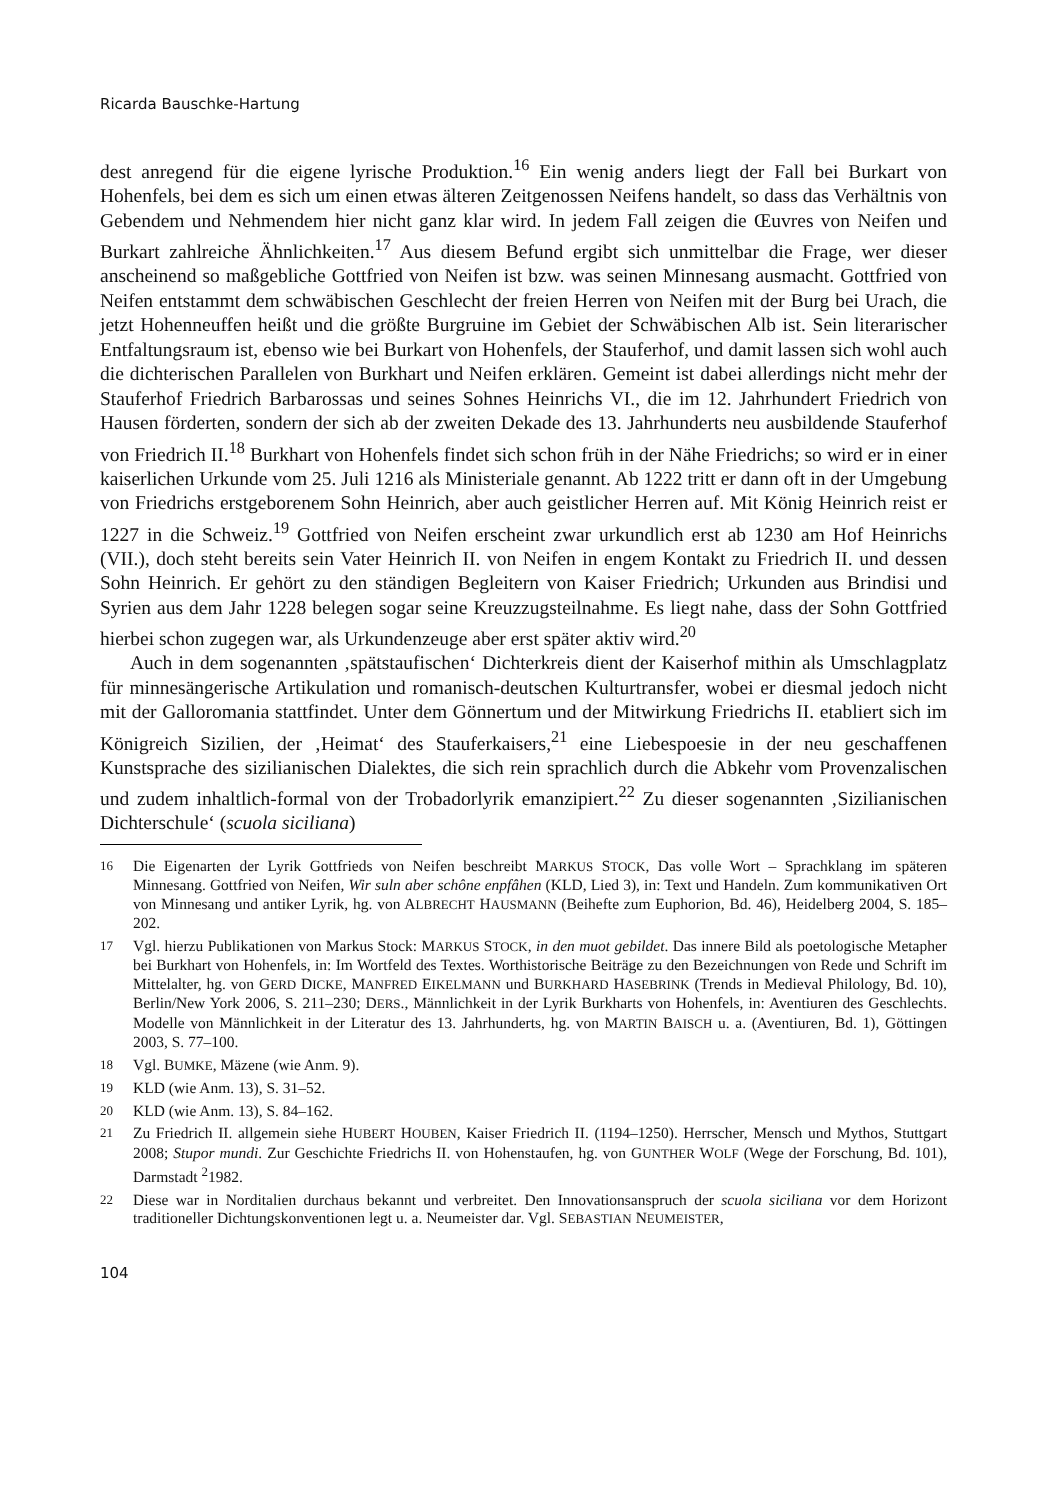Ricarda Bauschke-Hartung
dest anregend für die eigene lyrische Produktion.<sup>16</sup> Ein wenig anders liegt der Fall bei Burkart von Hohenfels, bei dem es sich um einen etwas älteren Zeitgenossen Neifens handelt, so dass das Verhältnis von Gebendem und Nehmendem hier nicht ganz klar wird. In jedem Fall zeigen die Œuvres von Neifen und Burkart zahlreiche Ähnlichkeiten.<sup>17</sup> Aus diesem Befund ergibt sich unmittelbar die Frage, wer dieser anscheinend so maßgebliche Gottfried von Neifen ist bzw. was seinen Minnesang ausmacht. Gottfried von Neifen entstammt dem schwäbischen Geschlecht der freien Herren von Neifen mit der Burg bei Urach, die jetzt Hohenneuffen heißt und die größte Burgruine im Gebiet der Schwäbischen Alb ist. Sein literarischer Entfaltungsraum ist, ebenso wie bei Burkart von Hohenfels, der Stauferhof, und damit lassen sich wohl auch die dichterischen Parallelen von Burkhart und Neifen erklären. Gemeint ist dabei allerdings nicht mehr der Stauferhof Friedrich Barbarossas und seines Sohnes Heinrichs VI., die im 12. Jahrhundert Friedrich von Hausen förderten, sondern der sich ab der zweiten Dekade des 13. Jahrhunderts neu ausbildende Stauferhof von Friedrich II.<sup>18</sup> Burkhart von Hohenfels findet sich schon früh in der Nähe Friedrichs; so wird er in einer kaiserlichen Urkunde vom 25. Juli 1216 als Ministeriale genannt. Ab 1222 tritt er dann oft in der Umgebung von Friedrichs erstgeborenem Sohn Heinrich, aber auch geistlicher Herren auf. Mit König Heinrich reist er 1227 in die Schweiz.<sup>19</sup> Gottfried von Neifen erscheint zwar urkundlich erst ab 1230 am Hof Heinrichs (VII.), doch steht bereits sein Vater Heinrich II. von Neifen in engem Kontakt zu Friedrich II. und dessen Sohn Heinrich. Er gehört zu den ständigen Begleitern von Kaiser Friedrich; Urkunden aus Brindisi und Syrien aus dem Jahr 1228 belegen sogar seine Kreuzzugsteilnahme. Es liegt nahe, dass der Sohn Gottfried hierbei schon zugegen war, als Urkundenzeuge aber erst später aktiv wird.<sup>20</sup>
Auch in dem sogenannten ‚spätstaufischen‘ Dichterkreis dient der Kaiserhof mithin als Umschlagplatz für minnesängerische Artikulation und romanisch-deutschen Kulturtransfer, wobei er diesmal jedoch nicht mit der Galloromania stattfindet. Unter dem Gönnertum und der Mitwirkung Friedrichs II. etabliert sich im Königreich Sizilien, der ‚Heimat‘ des Stauferkaisers,<sup>21</sup> eine Liebespoesie in der neu geschaffenen Kunstsprache des sizilianischen Dialektes, die sich rein sprachlich durch die Abkehr vom Provenzalischen und zudem inhaltlich-formal von der Trobadorlyrik emanzipiert.<sup>22</sup> Zu dieser sogenannten ‚Sizilianischen Dichterschule‘ (scuola siciliana)
16 Die Eigenarten der Lyrik Gottfrieds von Neifen beschreibt MARKUS STOCK, Das volle Wort – Sprachklang im späteren Minnesang. Gottfried von Neifen, Wir suln aber schône enpfâhen (KLD, Lied 3), in: Text und Handeln. Zum kommunikativen Ort von Minnesang und antiker Lyrik, hg. von ALBRECHT HAUSMANN (Beihefte zum Euphorion, Bd. 46), Heidelberg 2004, S. 185–202.
17 Vgl. hierzu Publikationen von Markus Stock: MARKUS STOCK, in den muot gebildet. Das innere Bild als poetologische Metapher bei Burkhart von Hohenfels, in: Im Wortfeld des Textes. Worthistorische Beiträge zu den Bezeichnungen von Rede und Schrift im Mittelalter, hg. von GERD DICKE, MANFRED EIKELMANN und BURKHARD HASEBRINK (Trends in Medieval Philology, Bd. 10), Berlin/New York 2006, S. 211–230; DERS., Männlichkeit in der Lyrik Burkharts von Hohenfels, in: Aventiuren des Geschlechts. Modelle von Männlichkeit in der Literatur des 13. Jahrhunderts, hg. von MARTIN BAISCH u. a. (Aventiuren, Bd. 1), Göttingen 2003, S. 77–100.
18 Vgl. BUMKE, Mäzene (wie Anm. 9).
19 KLD (wie Anm. 13), S. 31–52.
20 KLD (wie Anm. 13), S. 84–162.
21 Zu Friedrich II. allgemein siehe HUBERT HOUBEN, Kaiser Friedrich II. (1194–1250). Herrscher, Mensch und Mythos, Stuttgart 2008; Stupor mundi. Zur Geschichte Friedrichs II. von Hohenstaufen, hg. von GUNTHER WOLF (Wege der Forschung, Bd. 101), Darmstadt <sup>2</sup>1982.
22 Diese war in Norditalien durchaus bekannt und verbreitet. Den Innovationsanspruch der scuola siciliana vor dem Horizont traditioneller Dichtungskonventionen legt u. a. Neumeister dar. Vgl. SEBASTIAN NEUMEISTER,
104